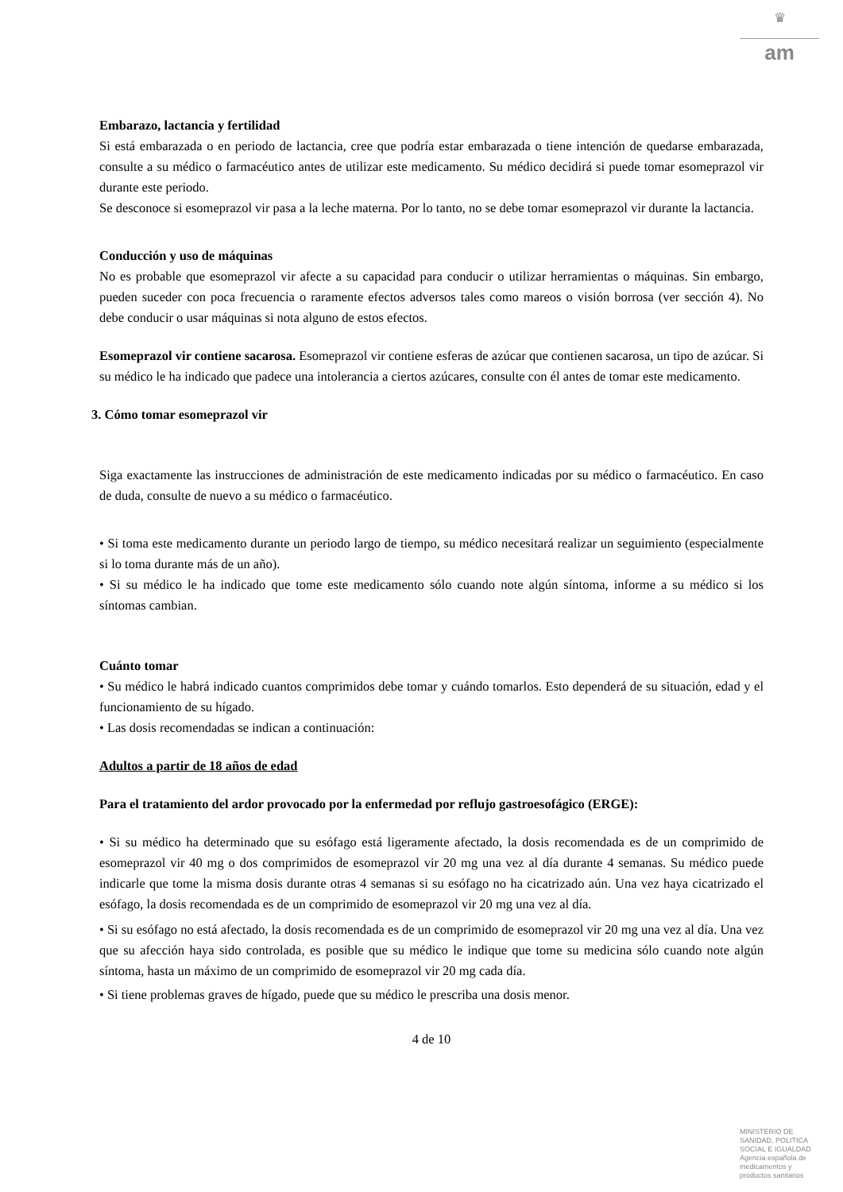♛
am
Embarazo, lactancia y fertilidad
Si está embarazada o en periodo de lactancia, cree que podría estar embarazada o tiene intención de quedarse embarazada, consulte a su médico o farmacéutico antes de utilizar este medicamento. Su médico decidirá si puede tomar esomeprazol vir durante este periodo.
Se desconoce si esomeprazol vir pasa a la leche materna. Por lo tanto, no se debe tomar esomeprazol vir durante la lactancia.
Conducción y uso de máquinas
No es probable que esomeprazol vir afecte a su capacidad para conducir o utilizar herramientas o máquinas. Sin embargo, pueden suceder con poca frecuencia o raramente efectos adversos tales como mareos o visión borrosa (ver sección 4). No debe conducir o usar máquinas si nota alguno de estos efectos.
Esomeprazol vir contiene sacarosa. Esomeprazol vir contiene esferas de azúcar que contienen sacarosa, un tipo de azúcar. Si su médico le ha indicado que padece una intolerancia a ciertos azúcares, consulte con él antes de tomar este medicamento.
3. Cómo tomar esomeprazol vir
Siga exactamente las instrucciones de administración de este medicamento indicadas por su médico o farmacéutico. En caso de duda, consulte de nuevo a su médico o farmacéutico.
• Si toma este medicamento durante un periodo largo de tiempo, su médico necesitará realizar un seguimiento (especialmente si lo toma durante más de un año).
• Si su médico le ha indicado que tome este medicamento sólo cuando note algún síntoma, informe a su médico si los síntomas cambian.
Cuánto tomar
• Su médico le habrá indicado cuantos comprimidos debe tomar y cuándo tomarlos. Esto dependerá de su situación, edad y el funcionamiento de su hígado.
• Las dosis recomendadas se indican a continuación:
Adultos a partir de 18 años de edad
Para el tratamiento del ardor provocado por la enfermedad por reflujo gastroesofágico (ERGE):
• Si su médico ha determinado que su esófago está ligeramente afectado, la dosis recomendada es de un comprimido de esomeprazol vir 40 mg o dos comprimidos de esomeprazol vir 20 mg una vez al día durante 4 semanas. Su médico puede indicarle que tome la misma dosis durante otras 4 semanas si su esófago no ha cicatrizado aún. Una vez haya cicatrizado el esófago, la dosis recomendada es de un comprimido de esomeprazol vir 20 mg una vez al día.
• Si su esófago no está afectado, la dosis recomendada es de un comprimido de esomeprazol vir 20 mg una vez al día. Una vez que su afección haya sido controlada, es posible que su médico le indique que tome su medicina sólo cuando note algún síntoma, hasta un máximo de un comprimido de esomeprazol vir 20 mg cada día.
• Si tiene problemas graves de hígado, puede que su médico le prescriba una dosis menor.
4 de 10
MINISTERIO DE SANIDAD, POLITICA SOCIAL E IGUALDAD
Agencia española de medicamentos y productos sanitarios